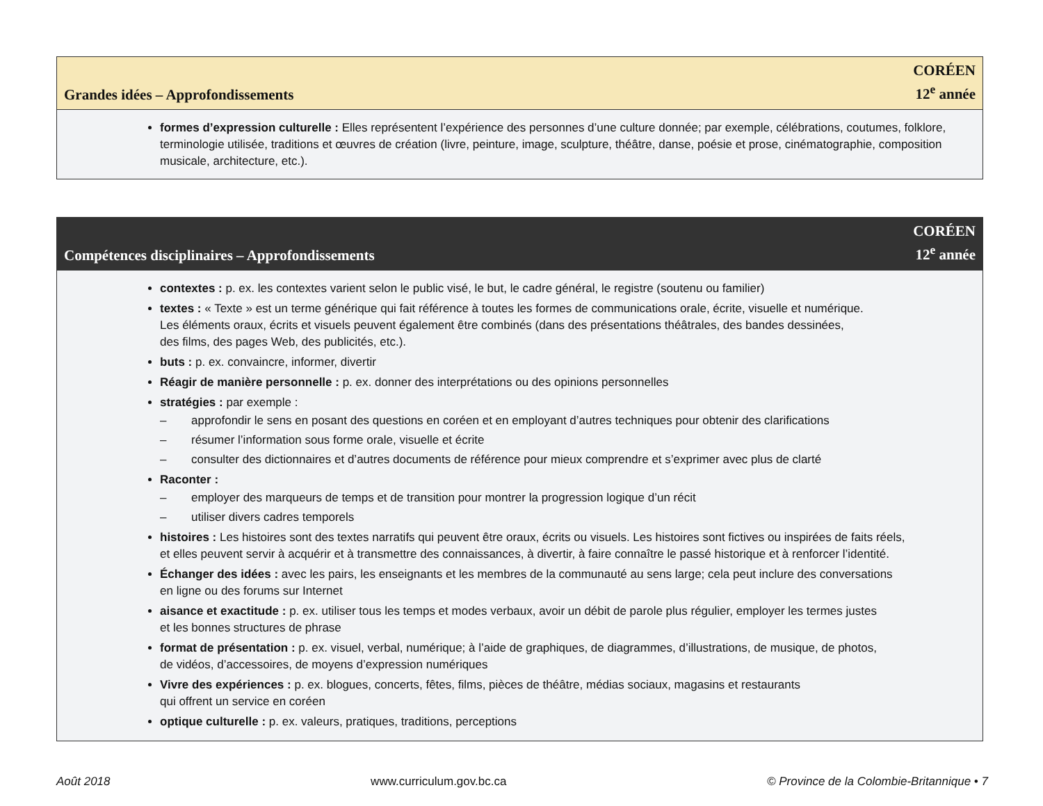Grandes idées – Approfondissements
CORÉEN
12<sup>e</sup> année
formes d’expression culturelle : Elles représentent l’expérience des personnes d’une culture donnée; par exemple, célébrations, coutumes, folklore, terminologie utilisée, traditions et œuvres de création (livre, peinture, image, sculpture, théâtre, danse, poésie et prose, cinématographie, composition musicale, architecture, etc.).
Compétences disciplinaires – Approfondissements
CORÉEN
12<sup>e</sup> année
contextes : p. ex. les contextes varient selon le public visé, le but, le cadre général, le registre (soutenu ou familier)
textes : « Texte » est un terme générique qui fait référence à toutes les formes de communications orale, écrite, visuelle et numérique.
Les éléments oraux, écrits et visuels peuvent également être combinés (dans des présentations théâtrales, des bandes dessinées,
des films, des pages Web, des publicités, etc.).
buts : p. ex. convaincre, informer, divertir
Réagir de manière personnelle : p. ex. donner des interprétations ou des opinions personnelles
stratégies : par exemple :
– approfondir le sens en posant des questions en coréen et en employant d’autres techniques pour obtenir des clarifications
– résumer l’information sous forme orale, visuelle et écrite
– consulter des dictionnaires et d’autres documents de référence pour mieux comprendre et s’exprimer avec plus de clarté
Raconter :
– employer des marqueurs de temps et de transition pour montrer la progression logique d’un récit
– utiliser divers cadres temporels
histoires : Les histoires sont des textes narratifs qui peuvent être oraux, écrits ou visuels. Les histoires sont fictives ou inspirées de faits réels,
et elles peuvent servir à acquérir et à transmettre des connaissances, à divertir, à faire connaître le passé historique et à renforcer l’identité.
Échanger des idées : avec les pairs, les enseignants et les membres de la communauté au sens large; cela peut inclure des conversations
en ligne ou des forums sur Internet
aisance et exactitude : p. ex. utiliser tous les temps et modes verbaux, avoir un débit de parole plus régulier, employer les termes justes
et les bonnes structures de phrase
format de présentation : p. ex. visuel, verbal, numérique; à l’aide de graphiques, de diagrammes, d’illustrations, de musique, de photos,
de vidéos, d’accessoires, de moyens d’expression numériques
Vivre des expériences : p. ex. blogues, concerts, fêtes, films, pièces de théâtre, médias sociaux, magasins et restaurants
qui offrent un service en coréen
optique culturelle : p. ex. valeurs, pratiques, traditions, perceptions
Août 2018 www.curriculum.gov.bc.ca © Province de la Colombie-Britannique • 7